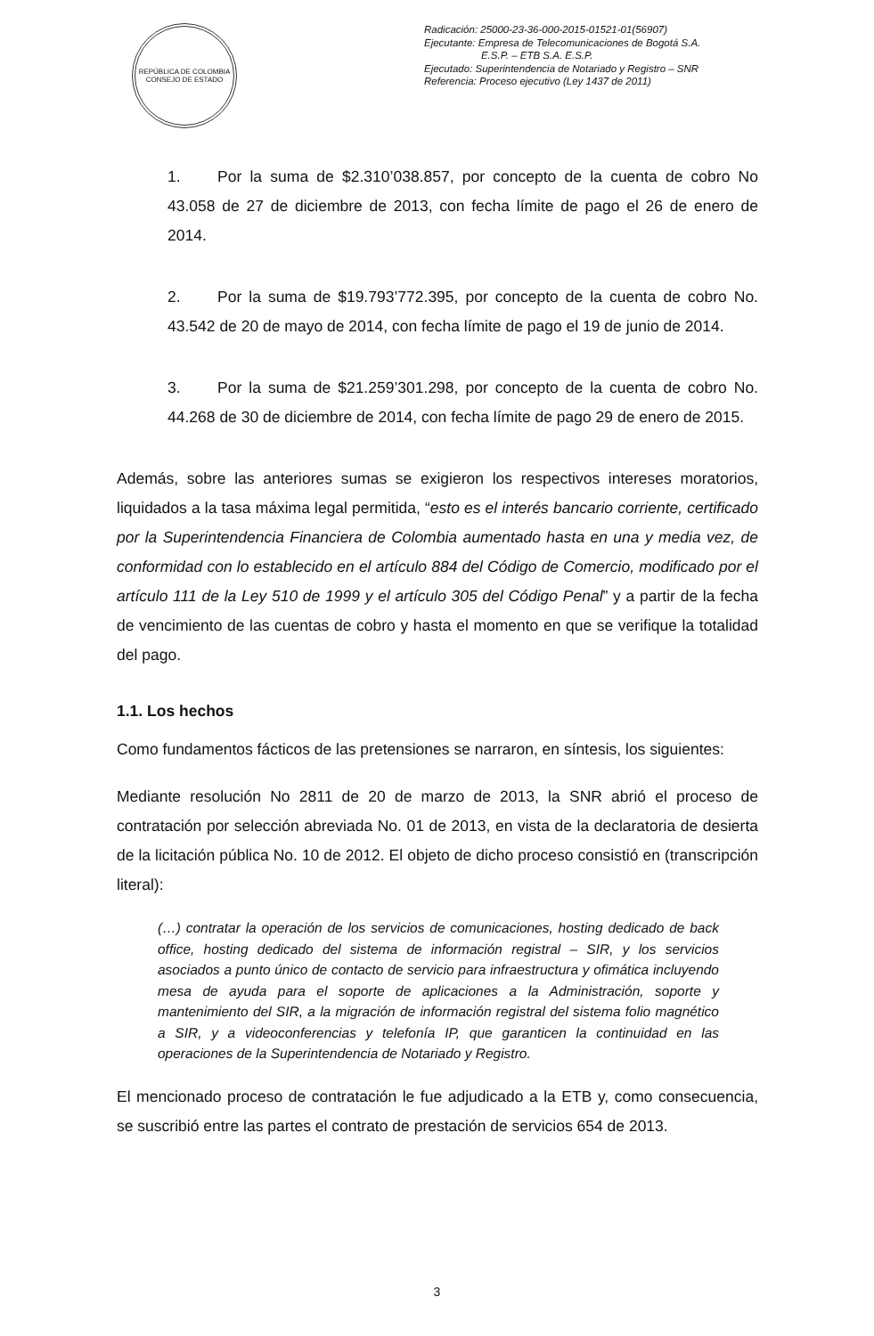REPÚBLICA DE COLOMBIA
CONSEJO DE ESTADO
Radicación: 25000-23-36-000-2015-01521-01(56907)
Ejecutante: Empresa de Telecomunicaciones de Bogotá S.A.
E.S.P. – ETB S.A. E.S.P.
Ejecutado: Superintendencia de Notariado y Registro – SNR
Referencia: Proceso ejecutivo (Ley 1437 de 2011)
1. Por la suma de $2.310’038.857, por concepto de la cuenta de cobro No 43.058 de 27 de diciembre de 2013, con fecha límite de pago el 26 de enero de 2014.
2. Por la suma de $19.793’772.395, por concepto de la cuenta de cobro No. 43.542 de 20 de mayo de 2014, con fecha límite de pago el 19 de junio de 2014.
3. Por la suma de $21.259’301.298, por concepto de la cuenta de cobro No. 44.268 de 30 de diciembre de 2014, con fecha límite de pago 29 de enero de 2015.
Además, sobre las anteriores sumas se exigieron los respectivos intereses moratorios, liquidados a la tasa máxima legal permitida, “esto es el interés bancario corriente, certificado por la Superintendencia Financiera de Colombia aumentado hasta en una y media vez, de conformidad con lo establecido en el artículo 884 del Código de Comercio, modificado por el artículo 111 de la Ley 510 de 1999 y el artículo 305 del Código Penal” y a partir de la fecha de vencimiento de las cuentas de cobro y hasta el momento en que se verifique la totalidad del pago.
1.1. Los hechos
Como fundamentos fácticos de las pretensiones se narraron, en síntesis, los siguientes:
Mediante resolución No 2811 de 20 de marzo de 2013, la SNR abrió el proceso de contratación por selección abreviada No. 01 de 2013, en vista de la declaratoria de desierta de la licitación pública No. 10 de 2012. El objeto de dicho proceso consistió en (transcripción literal):
(…) contratar la operación de los servicios de comunicaciones, hosting dedicado de back office, hosting dedicado del sistema de información registral – SIR, y los servicios asociados a punto único de contacto de servicio para infraestructura y ofimática incluyendo mesa de ayuda para el soporte de aplicaciones a la Administración, soporte y mantenimiento del SIR, a la migración de información registral del sistema folio magnético a SIR, y a videoconferencias y telefonía IP, que garanticen la continuidad en las operaciones de la Superintendencia de Notariado y Registro.
El mencionado proceso de contratación le fue adjudicado a la ETB y, como consecuencia, se suscribió entre las partes el contrato de prestación de servicios 654 de 2013.
3